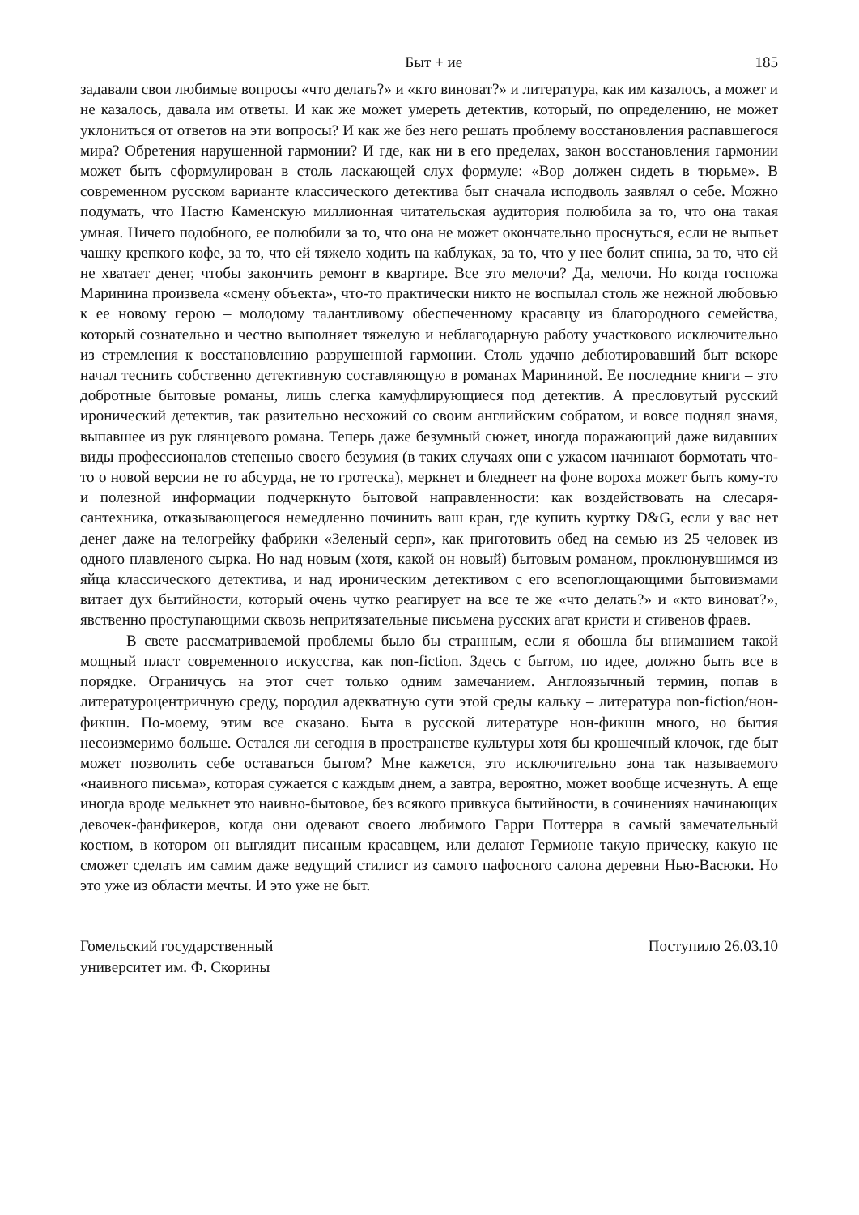Быт + ие 185
задавали свои любимые вопросы «что делать?» и «кто виноват?» и литература, как им казалось, а может и не казалось, давала им ответы. И как же может умереть детектив, который, по определению, не может уклониться от ответов на эти вопросы? И как же без него решать проблему восстановления распавшегося мира? Обретения нарушенной гармонии? И где, как ни в его пределах, закон восстановления гармонии может быть сформулирован в столь ласкающей слух формуле: «Вор должен сидеть в тюрьме». В современном русском варианте классического детектива быт сначала исподволь заявлял о себе. Можно подумать, что Настю Каменскую миллионная читательская аудитория полюбила за то, что она такая умная. Ничего подобного, ее полюбили за то, что она не может окончательно проснуться, если не выпьет чашку крепкого кофе, за то, что ей тяжело ходить на каблуках, за то, что у нее болит спина, за то, что ей не хватает денег, чтобы закончить ремонт в квартире. Все это мелочи? Да, мелочи. Но когда госпожа Маринина произвела «смену объекта», что-то практически никто не воспылал столь же нежной любовью к ее новому герою – молодому талантливому обеспеченному красавцу из благородного семейства, который сознательно и честно выполняет тяжелую и неблагодарную работу участкового исключительно из стремления к восстановлению разрушенной гармонии. Столь удачно дебютировавший быт вскоре начал теснить собственно детективную составляющую в романах Марининой. Ее последние книги – это добротные бытовые романы, лишь слегка камуфлирующиеся под детектив. А пресловутый русский иронический детектив, так разительно несхожий со своим английским собратом, и вовсе поднял знамя, выпавшее из рук глянцевого романа. Теперь даже безумный сюжет, иногда поражающий даже видавших виды профессионалов степенью своего безумия (в таких случаях они с ужасом начинают бормотать что-то о новой версии не то абсурда, не то гротеска), меркнет и бледнеет на фоне вороха может быть кому-то и полезной информации подчеркнуто бытовой направленности: как воздействовать на слесаря-сантехника, отказывающегося немедленно починить ваш кран, где купить куртку D&G, если у вас нет денег даже на телогрейку фабрики «Зеленый серп», как приготовить обед на семью из 25 человек из одного плавленого сырка. Но над новым (хотя, какой он новый) бытовым романом, проклюнувшимся из яйца классического детектива, и над ироническим детективом с его всепоглощающими бытовизмами витает дух бытийности, который очень чутко реагирует на все те же «что делать?» и «кто виноват?», явственно проступающими сквозь непритязательные письмена русских агат кристи и стивенов фраев.
В свете рассматриваемой проблемы было бы странным, если я обошла бы вниманием такой мощный пласт современного искусства, как non-fiction. Здесь с бытом, по идее, должно быть все в порядке. Ограничусь на этот счет только одним замечанием. Англоязычный термин, попав в литературоцентричную среду, породил адекватную сути этой среды кальку – литература non-fiction/нон-фикшн. По-моему, этим все сказано. Быта в русской литературе нон-фикшн много, но бытия несоизмеримо больше. Остался ли сегодня в пространстве культуры хотя бы крошечный клочок, где быт может позволить себе оставаться бытом? Мне кажется, это исключительно зона так называемого «наивного письма», которая сужается с каждым днем, а завтра, вероятно, может вообще исчезнуть. А еще иногда вроде мелькнет это наивно-бытовое, без всякого привкуса бытийности, в сочинениях начинающих девочек-фанфикеров, когда они одевают своего любимого Гарри Поттерра в самый замечательный костюм, в котором он выглядит писаным красавцем, или делают Гермионе такую прическу, какую не сможет сделать им самим даже ведущий стилист из самого пафосного салона деревни Нью-Васюки. Но это уже из области мечты. И это уже не быт.
Гомельский государственный
университет им. Ф. Скорины
Поступило 26.03.10